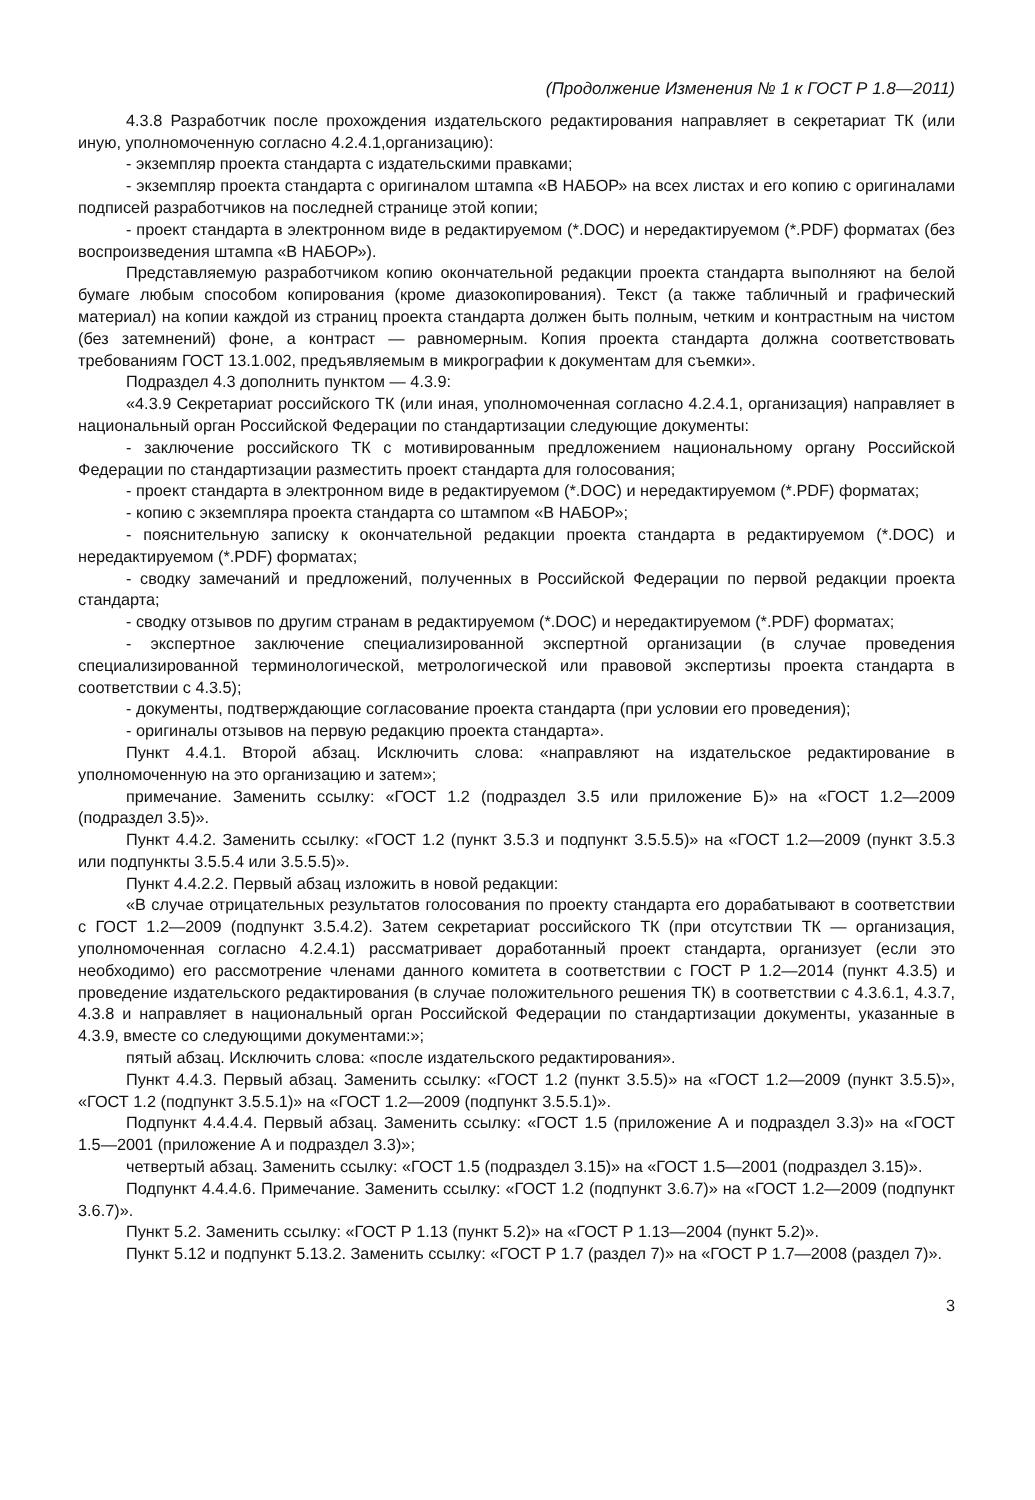(Продолжение Изменения № 1 к ГОСТ Р 1.8—2011)
4.3.8 Разработчик после прохождения издательского редактирования направляет в секретариат ТК (или иную, уполномоченную согласно 4.2.4.1,организацию):
- экземпляр проекта стандарта с издательскими правками;
- экземпляр проекта стандарта с оригиналом штампа «В НАБОР» на всех листах и его копию с оригиналами подписей разработчиков на последней странице этой копии;
- проект стандарта в электронном виде в редактируемом (*.DOC) и нередактируемом (*.PDF) форматах (без воспроизведения штампа «В НАБОР»).
Представляемую разработчиком копию окончательной редакции проекта стандарта выполняют на белой бумаге любым способом копирования (кроме диазокопирования). Текст (а также табличный и графический материал) на копии каждой из страниц проекта стандарта должен быть полным, четким и контрастным на чистом (без затемнений) фоне, а контраст — равномерным. Копия проекта стандарта должна соответствовать требованиям ГОСТ 13.1.002, предъявляемым в микрографии к документам для съемки».
Подраздел 4.3 дополнить пунктом — 4.3.9:
«4.3.9 Секретариат российского ТК (или иная, уполномоченная согласно 4.2.4.1, организация) направляет в национальный орган Российской Федерации по стандартизации следующие документы:
- заключение российского ТК с мотивированным предложением национальному органу Российской Федерации по стандартизации разместить проект стандарта для голосования;
- проект стандарта в электронном виде в редактируемом (*.DOC) и нередактируемом (*.PDF) форматах;
- копию с экземпляра проекта стандарта со штампом «В НАБОР»;
- пояснительную записку к окончательной редакции проекта стандарта в редактируемом (*.DOC) и нередактируемом (*.PDF) форматах;
- сводку замечаний и предложений, полученных в Российской Федерации по первой редакции проекта стандарта;
- сводку отзывов по другим странам в редактируемом (*.DOC) и нередактируемом (*.PDF) форматах;
- экспертное заключение специализированной экспертной организации (в случае проведения специализированной терминологической, метрологической или правовой экспертизы проекта стандарта в соответствии с 4.3.5);
- документы, подтверждающие согласование проекта стандарта (при условии его проведения);
- оригиналы отзывов на первую редакцию проекта стандарта».
Пункт 4.4.1. Второй абзац. Исключить слова: «направляют на издательское редактирование в уполномоченную на это организацию и затем»;
примечание. Заменить ссылку: «ГОСТ 1.2 (подраздел 3.5 или приложение Б)» на «ГОСТ 1.2—2009 (подраздел 3.5)».
Пункт 4.4.2. Заменить ссылку: «ГОСТ 1.2 (пункт 3.5.3 и подпункт 3.5.5.5)» на «ГОСТ 1.2—2009 (пункт 3.5.3 или подпункты 3.5.5.4 или 3.5.5.5)».
Пункт 4.4.2.2. Первый абзац изложить в новой редакции:
«В случае отрицательных результатов голосования по проекту стандарта его дорабатывают в соответствии с ГОСТ 1.2—2009 (подпункт 3.5.4.2). Затем секретариат российского ТК (при отсутствии ТК — организация, уполномоченная согласно 4.2.4.1) рассматривает доработанный проект стандарта, организует (если это необходимо) его рассмотрение членами данного комитета в соответствии с ГОСТ Р 1.2—2014 (пункт 4.3.5) и проведение издательского редактирования (в случае положительного решения ТК) в соответствии с 4.3.6.1, 4.3.7, 4.3.8 и направляет в национальный орган Российской Федерации по стандартизации документы, указанные в 4.3.9, вместе со следующими документами:»;
пятый абзац. Исключить слова: «после издательского редактирования».
Пункт 4.4.3. Первый абзац. Заменить ссылку: «ГОСТ 1.2 (пункт 3.5.5)» на «ГОСТ 1.2—2009 (пункт 3.5.5)», «ГОСТ 1.2 (подпункт 3.5.5.1)» на «ГОСТ 1.2—2009 (подпункт 3.5.5.1)».
Подпункт 4.4.4.4. Первый абзац. Заменить ссылку: «ГОСТ 1.5 (приложение А и подраздел 3.3)» на «ГОСТ 1.5—2001 (приложение А и подраздел 3.3)»;
четвертый абзац. Заменить ссылку: «ГОСТ 1.5 (подраздел 3.15)» на «ГОСТ 1.5—2001 (подраздел 3.15)».
Подпункт 4.4.4.6. Примечание. Заменить ссылку: «ГОСТ 1.2 (подпункт 3.6.7)» на «ГОСТ 1.2—2009 (подпункт 3.6.7)».
Пункт 5.2. Заменить ссылку: «ГОСТ Р 1.13 (пункт 5.2)» на «ГОСТ Р 1.13—2004 (пункт 5.2)».
Пункт 5.12 и подпункт 5.13.2. Заменить ссылку: «ГОСТ Р 1.7 (раздел 7)» на «ГОСТ Р 1.7—2008 (раздел 7)».
3